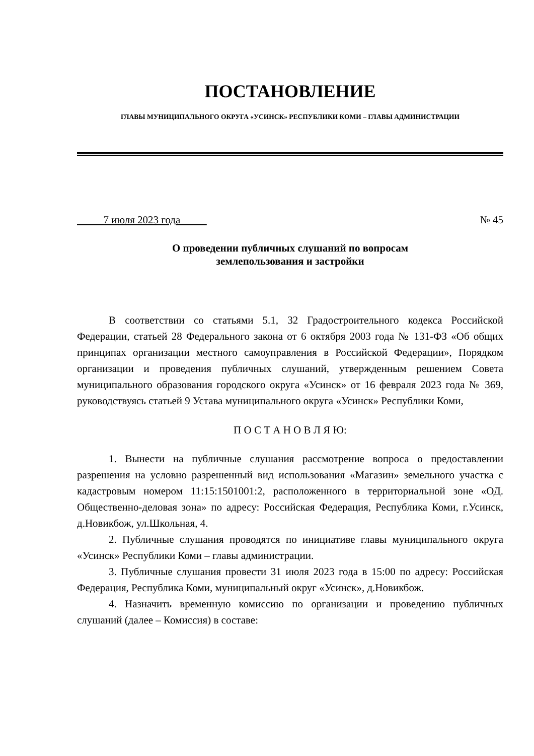ПОСТАНОВЛЕНИЕ
ГЛАВЫ МУНИЦИПАЛЬНОГО ОКРУГА «УСИНСК» РЕСПУБЛИКИ КОМИ – ГЛАВЫ АДМИНИСТРАЦИИ
7 июля 2023 года № 45
О проведении публичных слушаний по вопросам
землепользования и застройки
В соответствии со статьями 5.1, 32 Градостроительного кодекса Российской Федерации, статьей 28 Федерального закона от 6 октября 2003 года № 131-ФЗ «Об общих принципах организации местного самоуправления в Российской Федерации», Порядком организации и проведения публичных слушаний, утвержденным решением Совета муниципального образования городского округа «Усинск» от 16 февраля 2023 года № 369, руководствуясь статьей 9 Устава муниципального округа «Усинск» Республики Коми,
П О С Т А Н О В Л Я Ю:
1. Вынести на публичные слушания рассмотрение вопроса о предоставлении разрешения на условно разрешенный вид использования «Магазин» земельного участка с кадастровым номером 11:15:1501001:2, расположенного в территориальной зоне «ОД. Общественно-деловая зона» по адресу: Российская Федерация, Республика Коми, г.Усинск, д.Новикбож, ул.Школьная, 4.
2. Публичные слушания проводятся по инициативе главы муниципального округа «Усинск» Республики Коми – главы администрации.
3. Публичные слушания провести 31 июля 2023 года в 15:00 по адресу: Российская Федерация, Республика Коми, муниципальный округ «Усинск», д.Новикбож.
4. Назначить временную комиссию по организации и проведению публичных слушаний (далее – Комиссия) в составе: